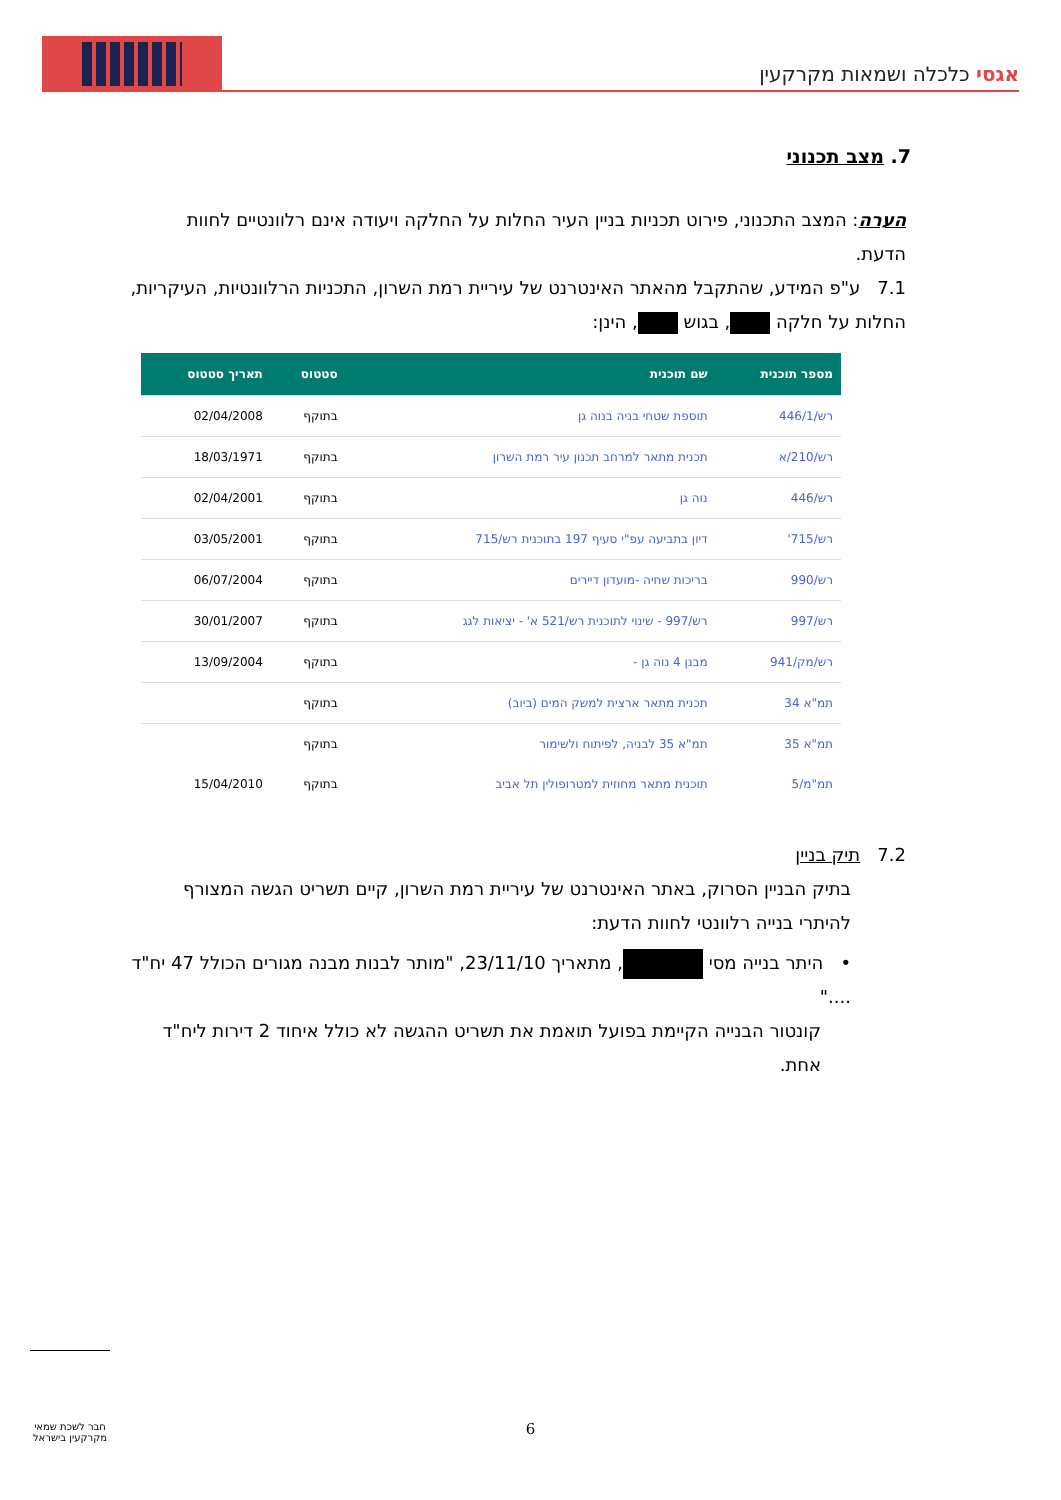אגסי כלכלה ושמאות מקרקעין
7. מצב תכנוני
הערה: המצב התכנוני, פירוט תכניות בניין העיר החלות על החלקה ויעודה אינם רלוונטיים לחוות הדעת.
7.1 ע"פ המידע, שהתקבל מהאתר האינטרנט של עיריית רמת השרון, התכניות הרלוונטיות, העיקריות, החלות על חלקה , בגוש , הינן:
| מספר תוכנית | שם תוכנית | סטטוס | תאריך סטטוס |
| --- | --- | --- | --- |
| רש/446/1 | תוספת שטחי בניה בנוה גן | בתוקף | 02/04/2008 |
| רש/210/א | תכנית מתאר למרחב תכנון עיר רמת השרון | בתוקף | 18/03/1971 |
| רש/446 | נוה גן | בתוקף | 02/04/2001 |
| רש/715' | דיון בתביעה עפ"י סעיף 197 בתוכנית רש/715 | בתוקף | 03/05/2001 |
| רש/990 | בריכות שחיה -מועדון דיירים | בתוקף | 06/07/2004 |
| רש/997 | רש/997 - שינוי לתוכנית רש/521 א' - יציאות לגג | בתוקף | 30/01/2007 |
| רש/מק/941 | מבנן 4 נוה גן - | בתוקף | 13/09/2004 |
| תמ"א 34 | תכנית מתאר ארצית למשק המים (ביוב) | בתוקף | |
| תמ"א 35 | תמ"א 35 לבניה, לפיתוח ולשימור | בתוקף | |
| תמ"מ/5 | תוכנית מתאר מחוזית למטרופולין תל אביב | בתוקף | 15/04/2010 |
7.2 תיק בניין
בתיק הבניין הסרוק, באתר האינטרנט של עיריית רמת השרון, קיים תשריט הגשה המצורף להיתרי בנייה רלוונטי לחוות הדעת:
• היתר בנייה מסי , מתאריך 23/11/10, "מותר לבנות מבנה מגורים הכולל 47 יח"ד ...."
קונטור הבנייה הקיימת בפועל תואמת את תשריט ההגשה לא כולל איחוד 2 דירות ליח"ד אחת.
חבר לשכת שמאי מקרקעין בישראל
6